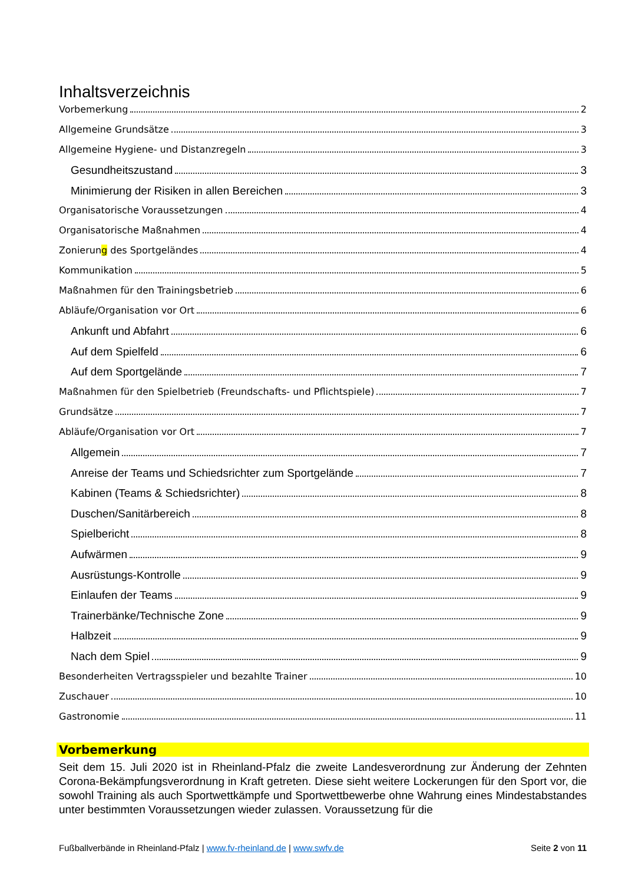Inhaltsverzeichnis
Vorbemerkung 2
Allgemeine Grundsätze 3
Allgemeine Hygiene- und Distanzregeln 3
Gesundheitszustand 3
Minimierung der Risiken in allen Bereichen 3
Organisatorische Voraussetzungen 4
Organisatorische Maßnahmen 4
Zonierung des Sportgeländes 4
Kommunikation 5
Maßnahmen für den Trainingsbetrieb 6
Abläufe/Organisation vor Ort 6
Ankunft und Abfahrt 6
Auf dem Spielfeld 6
Auf dem Sportgelände 7
Maßnahmen für den Spielbetrieb (Freundschafts- und Pflichtspiele) 7
Grundsätze 7
Abläufe/Organisation vor Ort 7
Allgemein 7
Anreise der Teams und Schiedsrichter zum Sportgelände 7
Kabinen (Teams & Schiedsrichter) 8
Duschen/Sanitärbereich 8
Spielbericht 8
Aufwärmen 9
Ausrüstungs-Kontrolle 9
Einlaufen der Teams 9
Trainerbänke/Technische Zone 9
Halbzeit 9
Nach dem Spiel 9
Besonderheiten Vertragsspieler und bezahlte Trainer 10
Zuschauer 10
Gastronomie 11
Vorbemerkung
Seit dem 15. Juli 2020 ist in Rheinland-Pfalz die zweite Landesverordnung zur Änderung der Zehnten Corona-Bekämpfungsverordnung in Kraft getreten. Diese sieht weitere Lockerungen für den Sport vor, die sowohl Training als auch Sportwettkämpfe und Sportwettbewerbe ohne Wahrung eines Mindestabstandes unter bestimmten Voraussetzungen wieder zulassen. Voraussetzung für die
Fußballverbände in Rheinland-Pfalz | www.fv-rheinland.de | www.swfv.de Seite 2 von 11